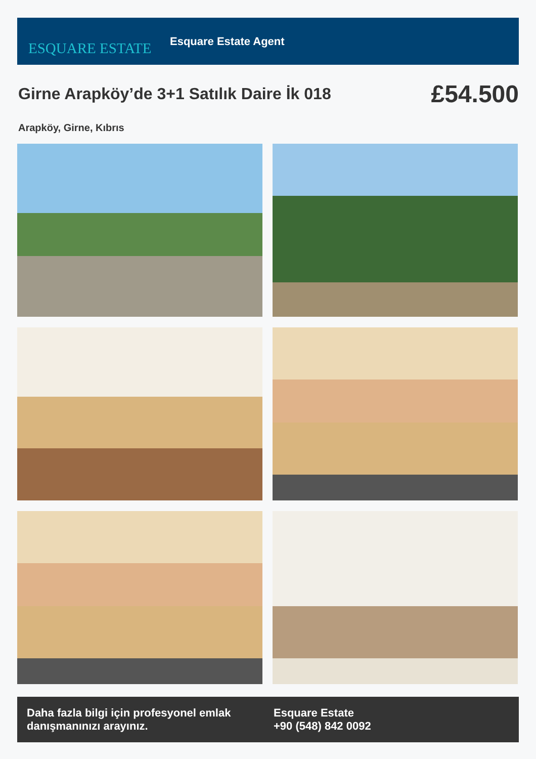ESQUARE ESTATE
Esquare Estate Agent
Girne Arapköy’de 3+1 Satılık Daire İk 018
£54.500
Arapköy, Girne, Kıbrıs
Daha fazla bilgi için profesyonel emlak danışmanınızı arayınız.
Esquare Estate
+90 (548) 842 0092